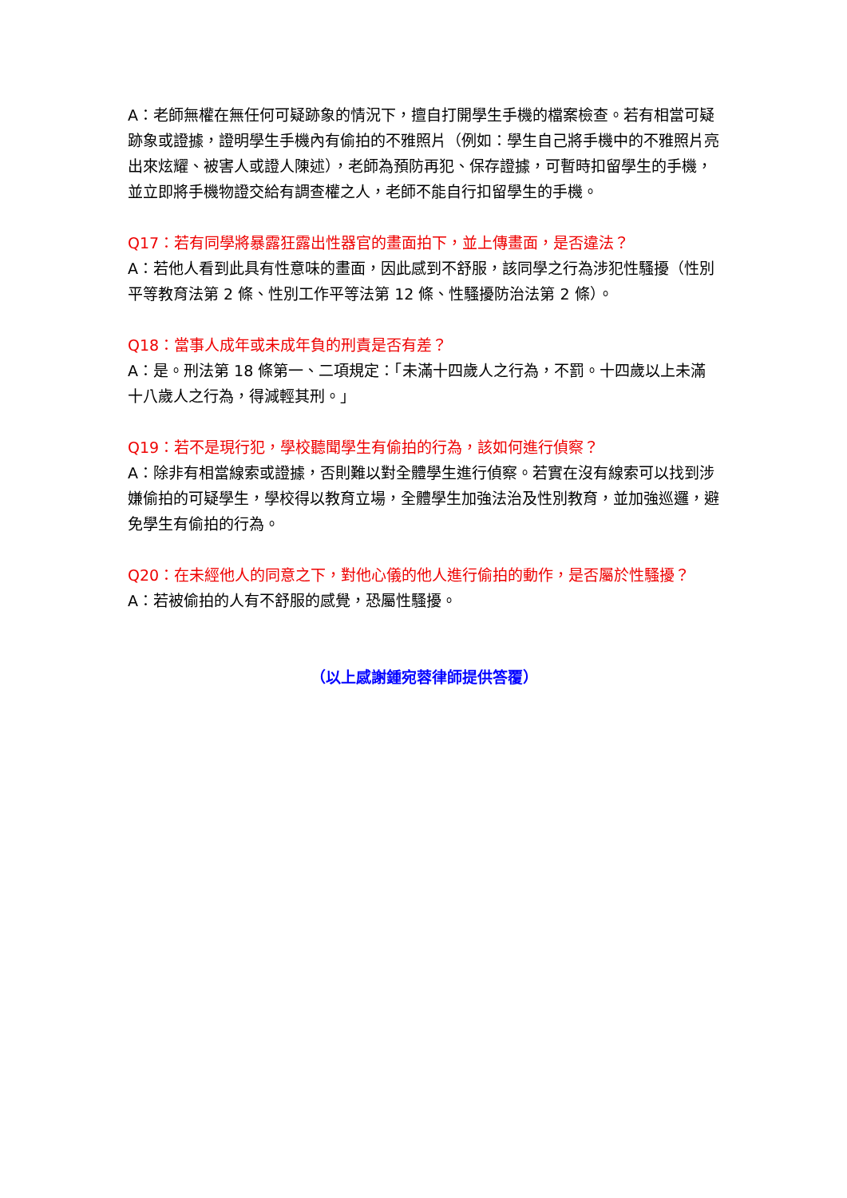A：老師無權在無任何可疑跡象的情況下，擅自打開學生手機的檔案檢查。若有相當可疑跡象或證據，證明學生手機內有偷拍的不雅照片（例如：學生自己將手機中的不雅照片亮出來炫耀、被害人或證人陳述），老師為預防再犯、保存證據，可暫時扣留學生的手機，並立即將手機物證交給有調查權之人，老師不能自行扣留學生的手機。
Q17：若有同學將暴露狂露出性器官的畫面拍下，並上傳畫面，是否違法？
A：若他人看到此具有性意味的畫面，因此感到不舒服，該同學之行為涉犯性騷擾（性別平等教育法第 2 條、性別工作平等法第 12 條、性騷擾防治法第 2 條）。
Q18：當事人成年或未成年負的刑責是否有差？
A：是。刑法第 18 條第一、二項規定：「未滿十四歲人之行為，不罰。十四歲以上未滿十八歲人之行為，得減輕其刑。」
Q19：若不是現行犯，學校聽聞學生有偷拍的行為，該如何進行偵察？
A：除非有相當線索或證據，否則難以對全體學生進行偵察。若實在沒有線索可以找到涉嫌偷拍的可疑學生，學校得以教育立場，全體學生加強法治及性別教育，並加強巡邏，避免學生有偷拍的行為。
Q20：在未經他人的同意之下，對他心儀的他人進行偷拍的動作，是否屬於性騷擾？
A：若被偷拍的人有不舒服的感覺，恐屬性騷擾。
（以上感謝鍾宛蓉律師提供答覆）